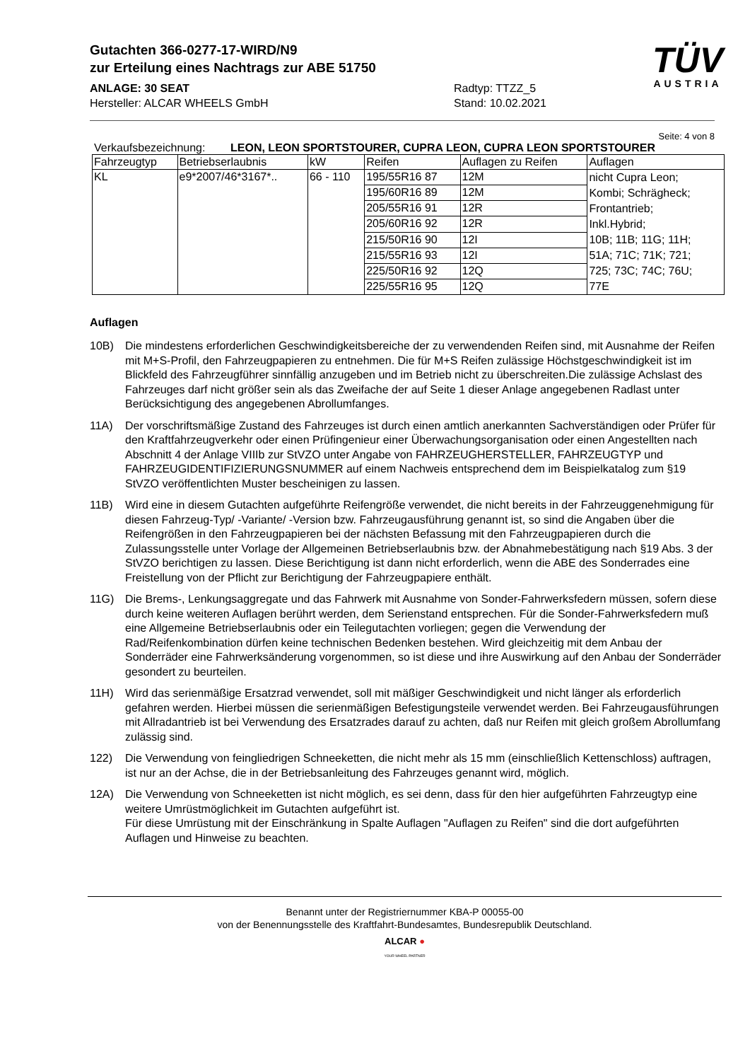Gutachten 366-0277-17-WIRD/N9
zur Erteilung eines Nachtrags zur ABE 51750
TÜV
AUSTRIA
ANLAGE: 30 SEAT
Hersteller: ALCAR WHEELS GmbH
Radtyp: TTZZ_5
Stand: 10.02.2021
Seite: 4 von 8
Verkaufsbezeichnung: LEON, LEON SPORTSTOURER, CUPRA LEON, CUPRA LEON SPORTSTOURER
| Fahrzeugtyp | Betriebserlaubnis | kW | Reifen | Auflagen zu Reifen | Auflagen |
| --- | --- | --- | --- | --- | --- |
| KL | e9*2007/46*3167*.. | 66 - 110 | 195/55R16 87 | 12M | nicht Cupra Leon; Kombi; Schrägheck; Frontantrieb; Inkl.Hybrid; 10B; 11B; 11G; 11H; 51A; 71C; 71K; 721; 725; 73C; 74C; 76U; 77E |
| | | | 195/60R16 89 | 12M | |
| | | | 205/55R16 91 | 12R | |
| | | | 205/60R16 92 | 12R | |
| | | | 215/50R16 90 | 12I | |
| | | | 215/55R16 93 | 12I | |
| | | | 225/50R16 92 | 12Q | |
| | | | 225/55R16 95 | 12Q | |
Auflagen
10B) Die mindestens erforderlichen Geschwindigkeitsbereiche der zu verwendenden Reifen sind, mit Ausnahme der Reifen mit M+S-Profil, den Fahrzeugpapieren zu entnehmen. Die für M+S Reifen zulässige Höchstgeschwindigkeit ist im Blickfeld des Fahrzeugführer sinnfällig anzugeben und im Betrieb nicht zu überschreiten.Die zulässige Achslast des Fahrzeuges darf nicht größer sein als das Zweifache der auf Seite 1 dieser Anlage angegebenen Radlast unter Berücksichtigung des angegebenen Abrollumfanges.
11A) Der vorschriftsmäßige Zustand des Fahrzeuges ist durch einen amtlich anerkannten Sachverständigen oder Prüfer für den Kraftfahrzeugverkehr oder einen Prüfingenieur einer Überwachungsorganisation oder einen Angestellten nach Abschnitt 4 der Anlage VIIIb zur StVZO unter Angabe von FAHRZEUGHERSTELLER, FAHRZEUGTYP und FAHRZEUGIDENTIFIZIERUNGSNUMMER auf einem Nachweis entsprechend dem im Beispielkatalog zum §19 StVZO veröffentlichten Muster bescheinigen zu lassen.
11B) Wird eine in diesem Gutachten aufgeführte Reifengröße verwendet, die nicht bereits in der Fahrzeuggenehmigung für diesen Fahrzeug-Typ/ -Variante/ -Version bzw. Fahrzeugausführung genannt ist, so sind die Angaben über die Reifengrößen in den Fahrzeugpapieren bei der nächsten Befassung mit den Fahrzeugpapieren durch die Zulassungsstelle unter Vorlage der Allgemeinen Betriebserlaubnis bzw. der Abnahmebestätigung nach §19 Abs. 3 der StVZO berichtigen zu lassen. Diese Berichtigung ist dann nicht erforderlich, wenn die ABE des Sonderrades eine Freistellung von der Pflicht zur Berichtigung der Fahrzeugpapiere enthält.
11G) Die Brems-, Lenkungsaggregate und das Fahrwerk mit Ausnahme von Sonder-Fahrwerksfedern müssen, sofern diese durch keine weiteren Auflagen berührt werden, dem Serienstand entsprechen. Für die Sonder-Fahrwerksfedern muß eine Allgemeine Betriebserlaubnis oder ein Teilegutachten vorliegen; gegen die Verwendung der Rad/Reifenkombination dürfen keine technischen Bedenken bestehen. Wird gleichzeitig mit dem Anbau der Sonderräder eine Fahrwerksänderung vorgenommen, so ist diese und ihre Auswirkung auf den Anbau der Sonderräder gesondert zu beurteilen.
11H) Wird das serienmäßige Ersatzrad verwendet, soll mit mäßiger Geschwindigkeit und nicht länger als erforderlich gefahren werden. Hierbei müssen die serienmäßigen Befestigungsteile verwendet werden. Bei Fahrzeugausführungen mit Allradantrieb ist bei Verwendung des Ersatzrades darauf zu achten, daß nur Reifen mit gleich großem Abrollumfang zulässig sind.
122) Die Verwendung von feingliedrigen Schneeketten, die nicht mehr als 15 mm (einschließlich Kettenschloss) auftragen, ist nur an der Achse, die in der Betriebsanleitung des Fahrzeuges genannt wird, möglich.
12A) Die Verwendung von Schneeketten ist nicht möglich, es sei denn, dass für den hier aufgeführten Fahrzeugtyp eine weitere Umrüstmöglichkeit im Gutachten aufgeführt ist.
Für diese Umrüstung mit der Einschränkung in Spalte Auflagen "Auflagen zu Reifen" sind die dort aufgeführten Auflagen und Hinweise zu beachten.
Benannt unter der Registriernummer KBA-P 00055-00
von der Benennungsstelle des Kraftfahrt-Bundesamtes, Bundesrepublik Deutschland.
ALCAR ●
YOUR WHEEL PARTNER